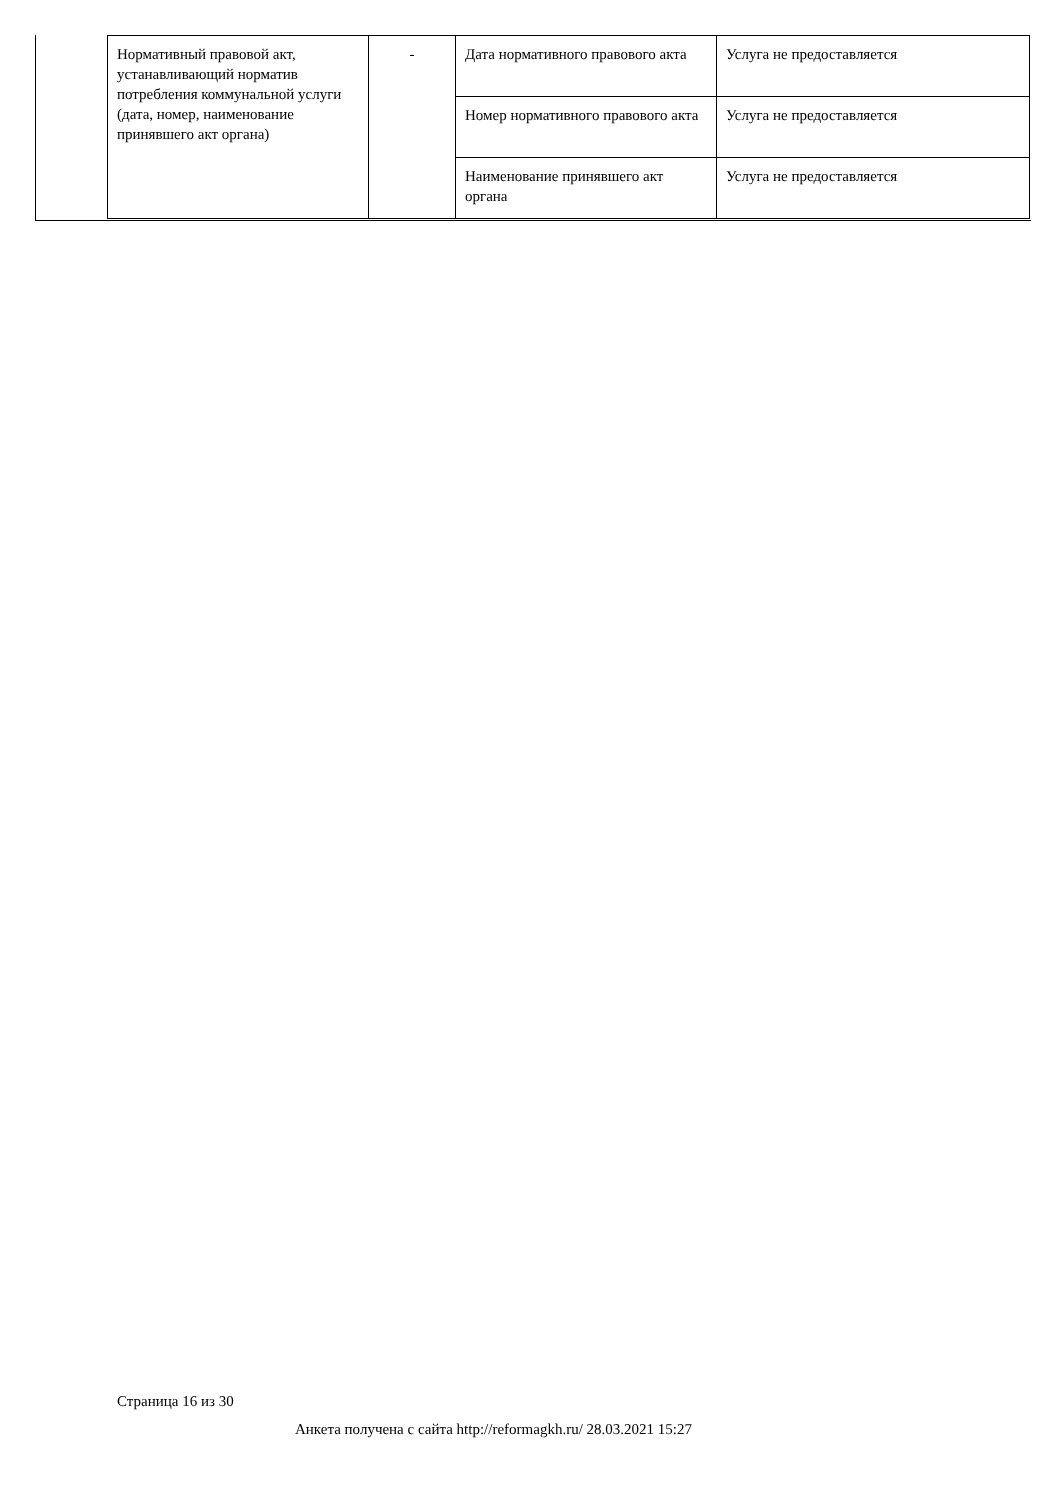| Нормативный правовой акт, устанавливающий норматив потребления коммунальной услуги (дата, номер, наименование принявшего акт органа) | - | Дата нормативного правового акта | Услуга не предоставляется |
| | | Номер нормативного правового акта | Услуга не предоставляется |
| | | Наименование принявшего акт органа | Услуга не предоставляется |
Страница 16 из 30
Анкета получена с сайта http://reformagkh.ru/ 28.03.2021 15:27